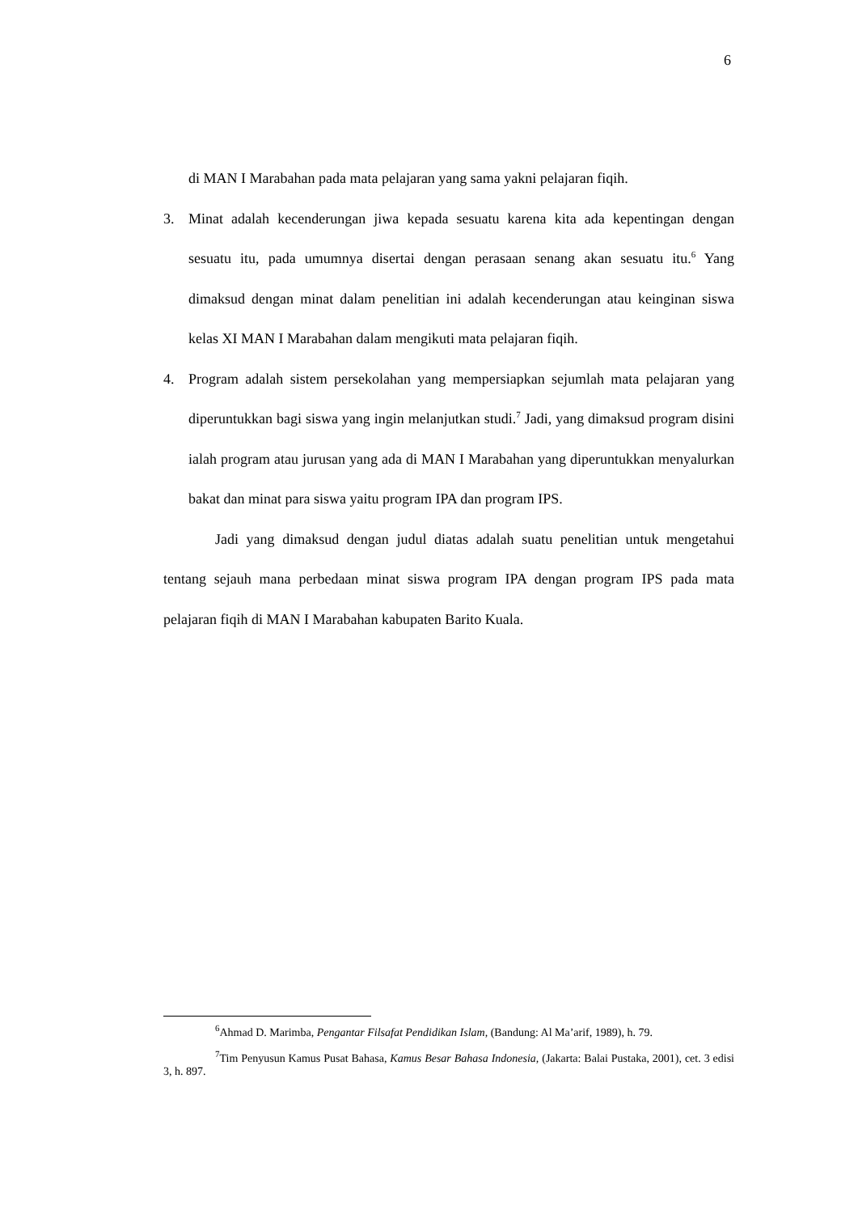6
di MAN I Marabahan pada mata pelajaran yang sama yakni pelajaran fiqih.
3. Minat adalah kecenderungan jiwa kepada sesuatu karena kita ada kepentingan dengan sesuatu itu, pada umumnya disertai dengan perasaan senang akan sesuatu itu.<sup>6</sup> Yang dimaksud dengan minat dalam penelitian ini adalah kecenderungan atau keinginan siswa kelas XI MAN I Marabahan dalam mengikuti mata pelajaran fiqih.
4. Program adalah sistem persekolahan yang mempersiapkan sejumlah mata pelajaran yang diperuntukkan bagi siswa yang ingin melanjutkan studi.<sup>7</sup> Jadi, yang dimaksud program disini ialah program atau jurusan yang ada di MAN I Marabahan yang diperuntukkan menyalurkan bakat dan minat para siswa yaitu program IPA dan program IPS.
Jadi yang dimaksud dengan judul diatas adalah suatu penelitian untuk mengetahui tentang sejauh mana perbedaan minat siswa program IPA dengan program IPS pada mata pelajaran fiqih di MAN I Marabahan kabupaten Barito Kuala.
<sup>6</sup> Ahmad D. Marimba, Pengantar Filsafat Pendidikan Islam, (Bandung: Al Ma’arif, 1989), h. 79.
<sup>7</sup> Tim Penyusun Kamus Pusat Bahasa, Kamus Besar Bahasa Indonesia, (Jakarta: Balai Pustaka, 2001), cet. 3 edisi 3, h. 897.